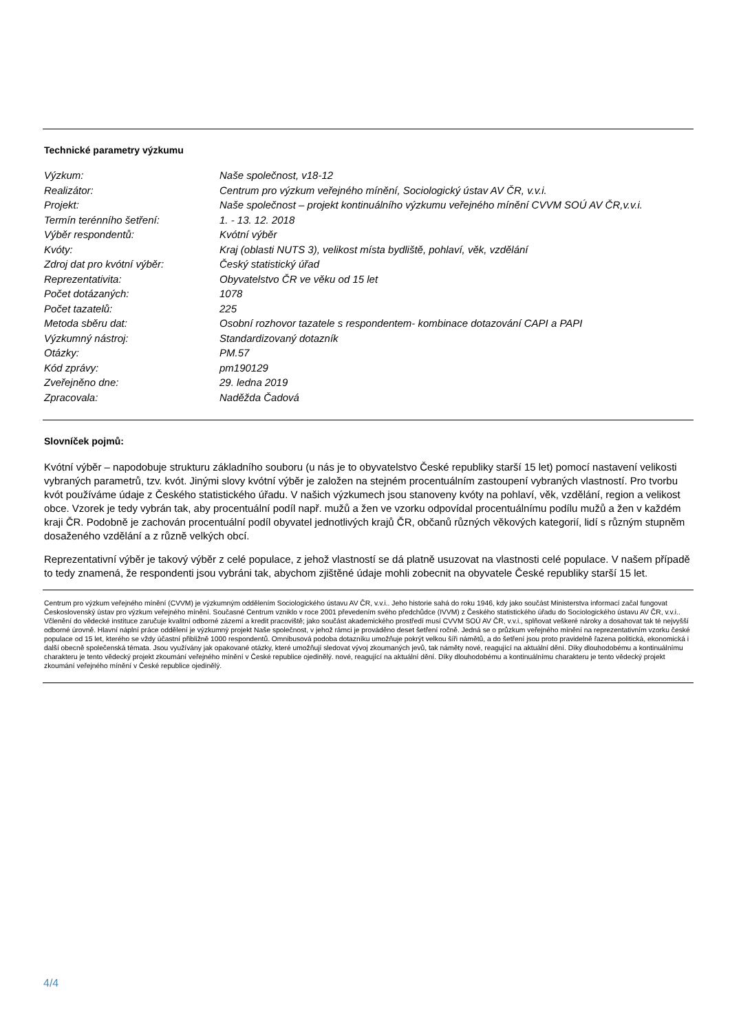Technické parametry výzkumu
| Výzkum: | Naše společnost, v18-12 |
| Realizátor: | Centrum pro výzkum veřejného mínění, Sociologický ústav AV ČR, v.v.i. |
| Projekt: | Naše společnost – projekt kontinuálního výzkumu veřejného mínění CVVM SOÚ AV ČR,v.v.i. |
| Termín terénního šetření: | 1. - 13. 12. 2018 |
| Výběr respondentů: | Kvótní výběr |
| Kvóty: | Kraj (oblasti NUTS 3), velikost místa bydliště, pohlaví, věk, vzdělání |
| Zdroj dat pro kvótní výběr: | Český statistický úřad |
| Reprezentativita: | Obyvatelstvo ČR ve věku od 15 let |
| Počet dotázaných: | 1078 |
| Počet tazatelů: | 225 |
| Metoda sběru dat: | Osobní rozhovor tazatele s respondentem- kombinace dotazování CAPI a PAPI |
| Výzkumný nástroj: | Standardizovaný dotazník |
| Otázky: | PM.57 |
| Kód zprávy: | pm190129 |
| Zveřejněno dne: | 29. ledna 2019 |
| Zpracovala: | Naděžda Čadová |
Slovníček pojmů:
Kvótní výběr – napodobuje strukturu základního souboru (u nás je to obyvatelstvo České republiky starší 15 let) pomocí nastavení velikosti vybraných parametrů, tzv. kvót. Jinými slovy kvótní výběr je založen na stejném procentuálním zastoupení vybraných vlastností. Pro tvorbu kvót používáme údaje z Českého statistického úřadu. V našich výzkumech jsou stanoveny kvóty na pohlaví, věk, vzdělání, region a velikost obce. Vzorek je tedy vybrán tak, aby procentuální podíl např. mužů a žen ve vzorku odpovídal procentuálnímu podílu mužů a žen v každém kraji ČR. Podobně je zachován procentuální podíl obyvatel jednotlivých krajů ČR, občanů různých věkových kategorií, lidí s různým stupněm dosaženého vzdělání a z různě velkých obcí.
Reprezentativní výběr je takový výběr z celé populace, z jehož vlastností se dá platně usuzovat na vlastnosti celé populace. V našem případě to tedy znamená, že respondenti jsou vybráni tak, abychom zjištěné údaje mohli zobecnit na obyvatele České republiky starší 15 let.
Centrum pro výzkum veřejného mínění (CVVM) je výzkumným oddělením Sociologického ústavu AV ČR, v.v.i.. Jeho historie sahá do roku 1946, kdy jako součást Ministerstva informací začal fungovat Československý ústav pro výzkum veřejného mínění. Současné Centrum vzniklo v roce 2001 převedením svého předchůdce (IVVM) z Českého statistického úřadu do Sociologického ústavu AV ČR, v.v.i.. Včlenění do vědecké instituce zaručuje kvalitní odborné zázemí a kredit pracoviště; jako součást akademického prostředí musí CVVM SOÚ AV ČR, v.v.i., splňovat veškeré nároky a dosahovat tak té nejvyšší odborné úrovně. Hlavní náplní práce oddělení je výzkumný projekt Naše společnost, v jehož rámci je prováděno deset šetření ročně. Jedná se o průzkum veřejného mínění na reprezentativním vzorku české populace od 15 let, kterého se vždy účastní přibližně 1000 respondentů. Omnibusová podoba dotazníku umožňuje pokrýt velkou šíři námětů, a do šetření jsou proto pravidelně řazena politická, ekonomická i další obecně společenská témata. Jsou využívány jak opakované otázky, které umožňují sledovat vývoj zkoumaných jevů, tak náměty nové, reagující na aktuální dění. Díky dlouhodobému a kontinuálnímu charakteru je tento vědecký projekt zkoumání veřejného mínění v České republice ojedinělý. nové, reagující na aktuální dění. Díky dlouhodobému a kontinuálnímu charakteru je tento vědecký projekt zkoumání veřejného mínění v České republice ojedinělý.
4/4